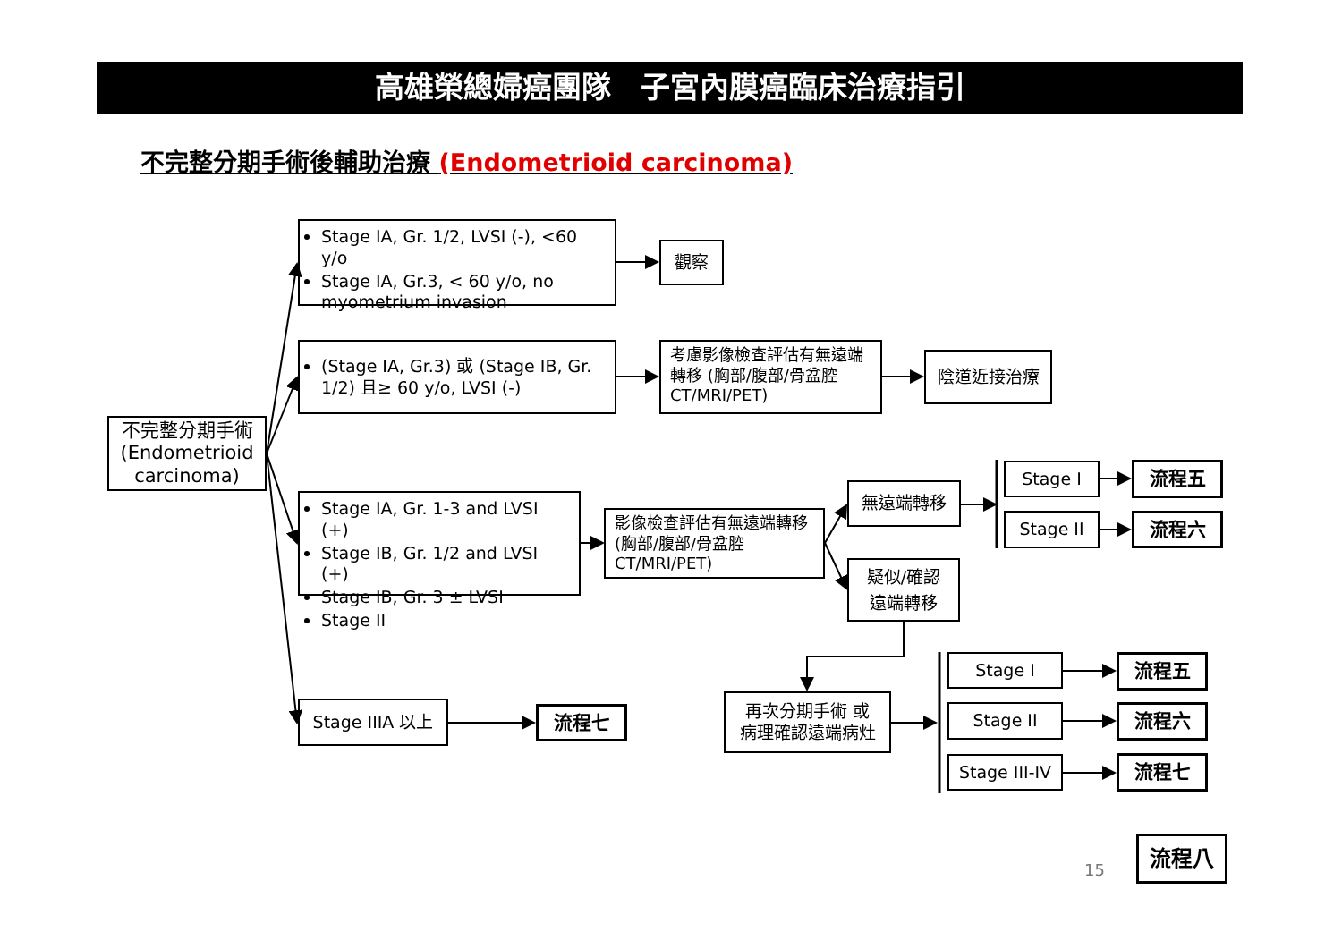高雄榮總婦癌團隊　子宮內膜癌臨床治療指引
不完整分期手術後輔助治療 (Endometrioid carcinoma)
不完整分期手術
(Endometrioid carcinoma)
Stage IA, Gr. 1/2, LVSI (-), <60 y/o
Stage IA, Gr.3, < 60 y/o, no myometrium invasion
觀察
(Stage IA, Gr.3) 或 (Stage IB, Gr. 1/2) 且≥ 60 y/o, LVSI (-)
考慮影像檢查評估有無遠端轉移 (胸部/腹部/骨盆腔 CT/MRI/PET)
陰道近接治療
Stage IA, Gr. 1-3 and LVSI (+)
Stage IB, Gr. 1/2 and LVSI (+)
Stage IB, Gr. 3 ± LVSI
Stage II
影像檢查評估有無遠端轉移 (胸部/腹部/骨盆腔 CT/MRI/PET)
無遠端轉移
Stage I
流程五
Stage II
流程六
疑似/確認
遠端轉移
再次分期手術 或
病理確認遠端病灶
Stage I
流程五
Stage II
流程六
Stage III-IV
流程七
Stage IIIA 以上
流程七
15
流程八